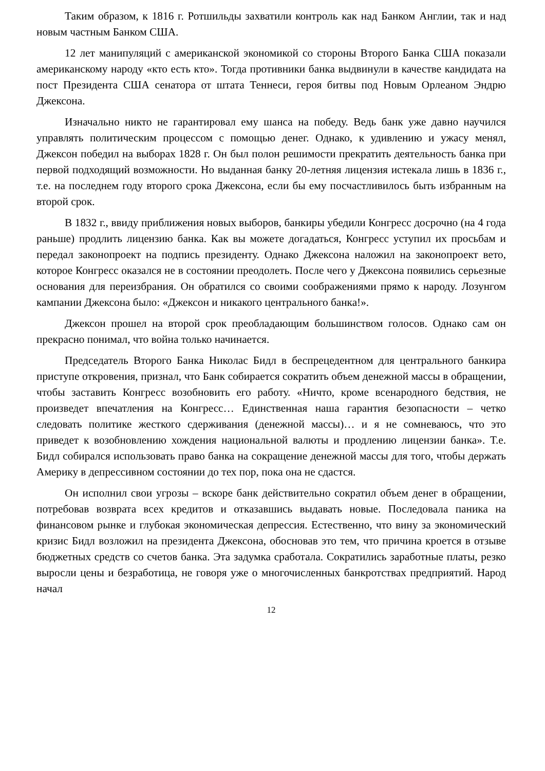Таким образом, к 1816 г. Ротшильды захватили контроль как над Банком Англии, так и над новым частным Банком США.
12 лет манипуляций с американской экономикой со стороны Второго Банка США показали американскому народу «кто есть кто». Тогда противники банка выдвинули в качестве кандидата на пост Президента США сенатора от штата Теннеси, героя битвы под Новым Орлеаном Эндрю Джексона.
Изначально никто не гарантировал ему шанса на победу. Ведь банк уже давно научился управлять политическим процессом с помощью денег. Однако, к удивлению и ужасу менял, Джексон победил на выборах 1828 г. Он был полон решимости прекратить деятельность банка при первой подходящий возможности. Но выданная банку 20-летняя лицензия истекала лишь в 1836 г., т.е. на последнем году второго срока Джексона, если бы ему посчастливилось быть избранным на второй срок.
В 1832 г., ввиду приближения новых выборов, банкиры убедили Конгресс досрочно (на 4 года раньше) продлить лицензию банка. Как вы можете догадаться, Конгресс уступил их просьбам и передал законопроект на подпись президенту. Однако Джексона наложил на законопроект вето, которое Конгресс оказался не в состоянии преодолеть. После чего у Джексона появились серьезные основания для переизбрания. Он обратился со своими соображениями прямо к народу. Лозунгом кампании Джексона было: «Джексон и никакого центрального банка!».
Джексон прошел на второй срок преобладающим большинством голосов. Однако сам он прекрасно понимал, что война только начинается.
Председатель Второго Банка Николас Бидл в беспрецедентном для центрального банкира приступе откровения, признал, что Банк собирается сократить объем денежной массы в обращении, чтобы заставить Конгресс возобновить его работу. «Ничто, кроме всенародного бедствия, не произведет впечатления на Конгресс… Единственная наша гарантия безопасности – четко следовать политике жесткого сдерживания (денежной массы)… и я не сомневаюсь, что это приведет к возобновлению хождения национальной валюты и продлению лицензии банка». Т.е. Бидл собирался использовать право банка на сокращение денежной массы для того, чтобы держать Америку в депрессивном состоянии до тех пор, пока она не сдастся.
Он исполнил свои угрозы – вскоре банк действительно сократил объем денег в обращении, потребовав возврата всех кредитов и отказавшись выдавать новые. Последовала паника на финансовом рынке и глубокая экономическая депрессия. Естественно, что вину за экономический кризис Бидл возложил на президента Джексона, обосновав это тем, что причина кроется в отзыве бюджетных средств со счетов банка. Эта задумка сработала. Сократились заработные платы, резко выросли цены и безработица, не говоря уже о многочисленных банкротствах предприятий. Народ начал
12